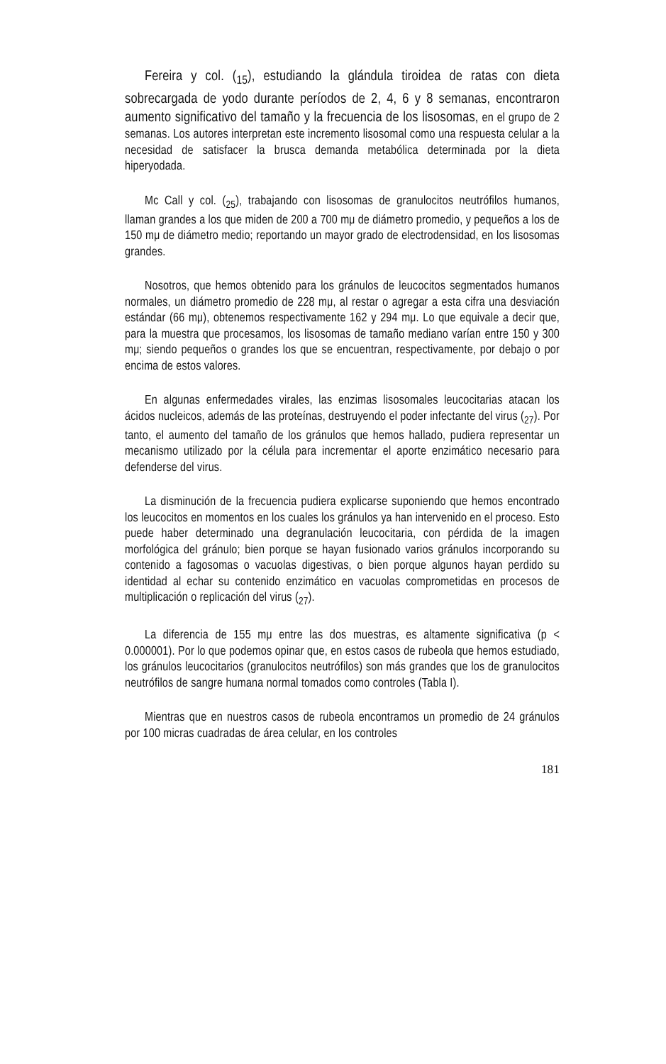Fereira y col. (<sub>15</sub>), estudiando la glándula tiroidea de ratas con dieta sobrecargada de yodo durante períodos de 2, 4, 6 y 8 semanas, encontraron aumento significativo del tamaño y la frecuencia de los lisosomas, en el grupo de 2 semanas. Los autores interpretan este incremento lisosomal como una respuesta celular a la necesidad de satisfacer la brusca demanda metabólica determinada por la dieta hiperyodada.
Mc Call y col. (<sub>25</sub>), trabajando con lisosomas de granulocitos neutrófilos humanos, llaman grandes a los que miden de 200 a 700 mμ de diámetro promedio, y pequeños a los de 150 mμ de diámetro medio; reportando un mayor grado de electrodensidad, en los lisosomas grandes.
Nosotros, que hemos obtenido para los gránulos de leucocitos segmentados humanos normales, un diámetro promedio de 228 mμ, al restar o agregar a esta cifra una desviación estándar (66 mμ), obtenemos respectivamente 162 y 294 mμ. Lo que equivale a decir que, para la muestra que procesamos, los lisosomas de tamaño mediano varían entre 150 y 300 mμ; siendo pequeños o grandes los que se encuentran, respectivamente, por debajo o por encima de estos valores.
En algunas enfermedades virales, las enzimas lisosomales leucocitarias atacan los ácidos nucleicos, además de las proteínas, destruyendo el poder infectante del virus (<sub>27</sub>). Por tanto, el aumento del tamaño de los gránulos que hemos hallado, pudiera representar un mecanismo utilizado por la célula para incrementar el aporte enzimático necesario para defenderse del virus.
La disminución de la frecuencia pudiera explicarse suponiendo que hemos encontrado los leucocitos en momentos en los cuales los gránulos ya han intervenido en el proceso. Esto puede haber determinado una degranulación leucocitaria, con pérdida de la imagen morfológica del gránulo; bien porque se hayan fusionado varios gránulos incorporando su contenido a fagosomas o vacuolas digestivas, o bien porque algunos hayan perdido su identidad al echar su contenido enzimático en vacuolas comprometidas en procesos de multiplicación o replicación del virus (<sub>27</sub>).
La diferencia de 155 mμ entre las dos muestras, es altamente significativa (p < 0.000001). Por lo que podemos opinar que, en estos casos de rubeola que hemos estudiado, los gránulos leucocitarios (granulocitos neutrófilos) son más grandes que los de granulocitos neutrófilos de sangre humana normal tomados como controles (Tabla I).
Mientras que en nuestros casos de rubeola encontramos un promedio de 24 gránulos por 100 micras cuadradas de área celular, en los controles
181